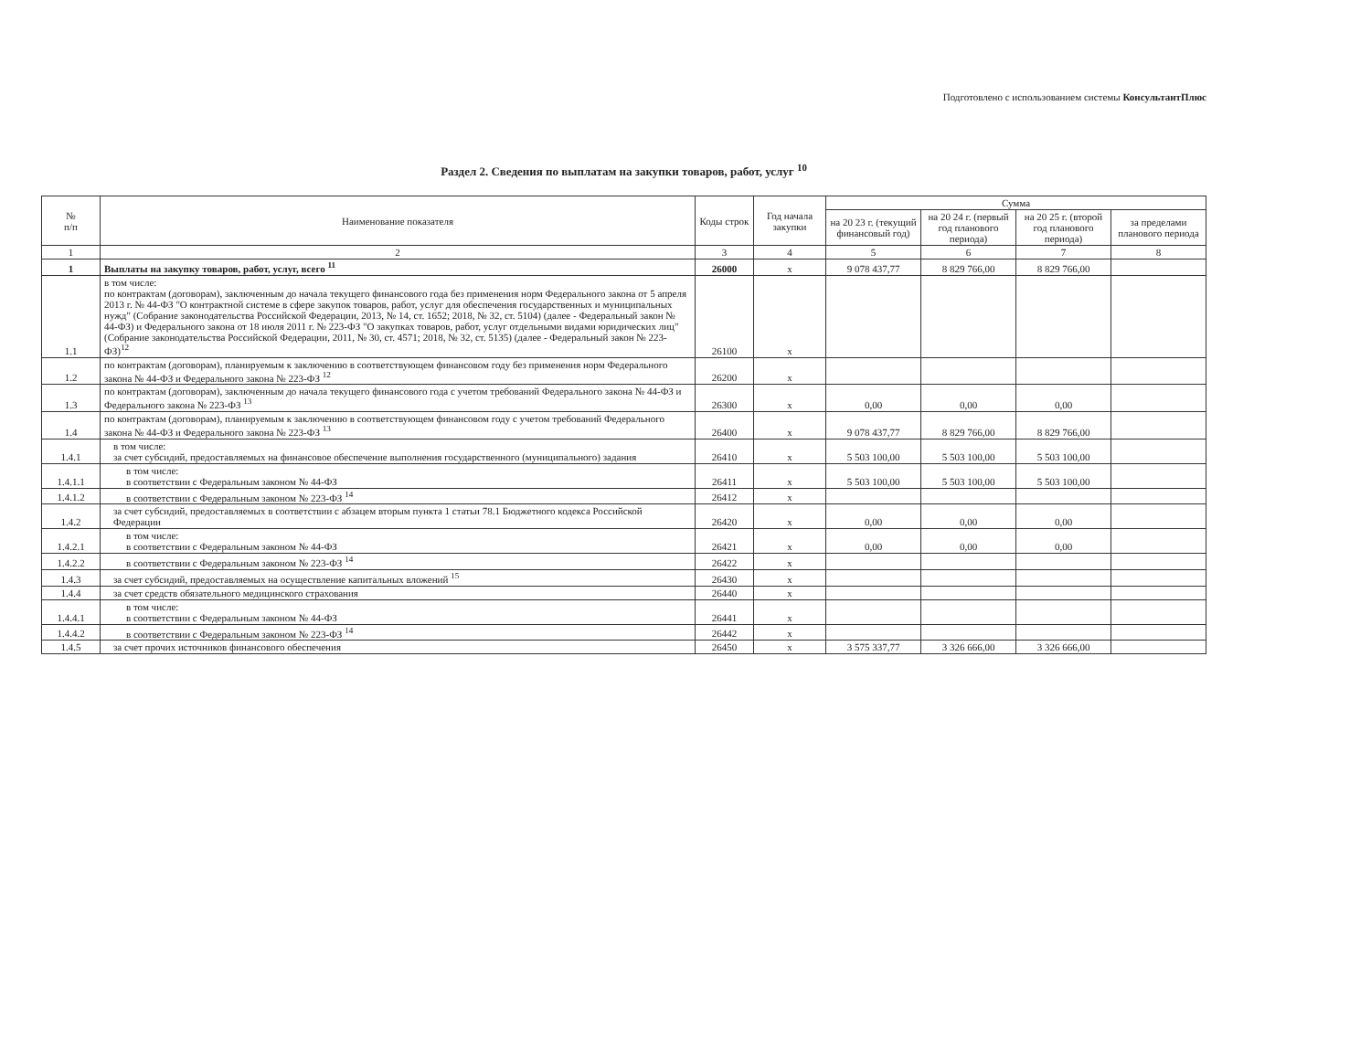Подготовлено с использованием системы КонсультантПлюс
Раздел 2. Сведения по выплатам на закупки товаров, работ, услуг <sup>10</sup>
| № п/п | Наименование показателя | Коды строк | Год начала закупки | Сумма | | | |
| --- | --- | --- | --- | --- | --- | --- | --- |
| | | | | на 20 23 г. (текущий финансовый год) | на 20 24 г. (первый год планового периода) | на 20 25 г. (второй год планового периода) | за пределами планового периода |
| 1 | 2 | 3 | 4 | 5 | 6 | 7 | 8 |
| 1 | Выплаты на закупку товаров, работ, услуг, всего <sup>11</sup> | 26000 | х | 9 078 437,77 | 8 829 766,00 | 8 829 766,00 | |
| 1.1 | в том числе: по контрактам (договорам), заключенным до начала текущего финансового года без применения норм Федерального закона от 5 апреля 2013 г. № 44-ФЗ "О контрактной системе в сфере закупок товаров, работ, услуг для обеспечения государственных и муниципальных нужд" (Собрание законодательства Российской Федерации, 2013, № 14, ст. 1652; 2018, № 32, ст. 5104) (далее - Федеральный закон № 44-ФЗ) и Федерального закона от 18 июля 2011 г. № 223-ФЗ "О закупках товаров, работ, услуг отдельными видами юридических лиц" (Собрание законодательства Российской Федерации, 2011, № 30, ст. 4571; 2018, № 32, ст. 5135) (далее - Федеральный закон № 223-ФЗ)<sup>12</sup> | 26100 | х | | | | |
| 1.2 | по контрактам (договорам), планируемым к заключению в соответствующем финансовом году без применения норм Федерального закона № 44-ФЗ и Федерального закона № 223-ФЗ <sup>12</sup> | 26200 | х | | | | |
| 1.3 | по контрактам (договорам), заключенным до начала текущего финансового года с учетом требований Федерального закона № 44-ФЗ и Федерального закона № 223-ФЗ <sup>13</sup> | 26300 | х | 0,00 | 0,00 | 0,00 | |
| 1.4 | по контрактам (договорам), планируемым к заключению в соответствующем финансовом году с учетом требований Федерального закона № 44-ФЗ и Федерального закона № 223-ФЗ <sup>13</sup> | 26400 | х | 9 078 437,77 | 8 829 766,00 | 8 829 766,00 | |
| 1.4.1 | в том числе: за счет субсидий, предоставляемых на финансовое обеспечение выполнения государственного (муниципального) задания | 26410 | х | 5 503 100,00 | 5 503 100,00 | 5 503 100,00 | |
| 1.4.1.1 | в том числе: в соответствии с Федеральным законом № 44-ФЗ | 26411 | х | 5 503 100,00 | 5 503 100,00 | 5 503 100,00 | |
| 1.4.1.2 | в соответствии с Федеральным законом № 223-ФЗ <sup>14</sup> | 26412 | х | | | | |
| 1.4.2 | за счет субсидий, предоставляемых в соответствии с абзацем вторым пункта 1 статьи 78.1 Бюджетного кодекса Российской Федерации | 26420 | х | 0,00 | 0,00 | 0,00 | |
| 1.4.2.1 | в том числе: в соответствии с Федеральным законом № 44-ФЗ | 26421 | х | 0,00 | 0,00 | 0,00 | |
| 1.4.2.2 | в соответствии с Федеральным законом № 223-ФЗ <sup>14</sup> | 26422 | х | | | | |
| 1.4.3 | за счет субсидий, предоставляемых на осуществление капитальных вложений <sup>15</sup> | 26430 | х | | | | |
| 1.4.4 | за счет средств обязательного медицинского страхования | 26440 | х | | | | |
| 1.4.4.1 | в том числе: в соответствии с Федеральным законом № 44-ФЗ | 26441 | х | | | | |
| 1.4.4.2 | в соответствии с Федеральным законом № 223-ФЗ <sup>14</sup> | 26442 | х | | | | |
| 1.4.5 | за счет прочих источников финансового обеспечения | 26450 | х | 3 575 337,77 | 3 326 666,00 | 3 326 666,00 | |